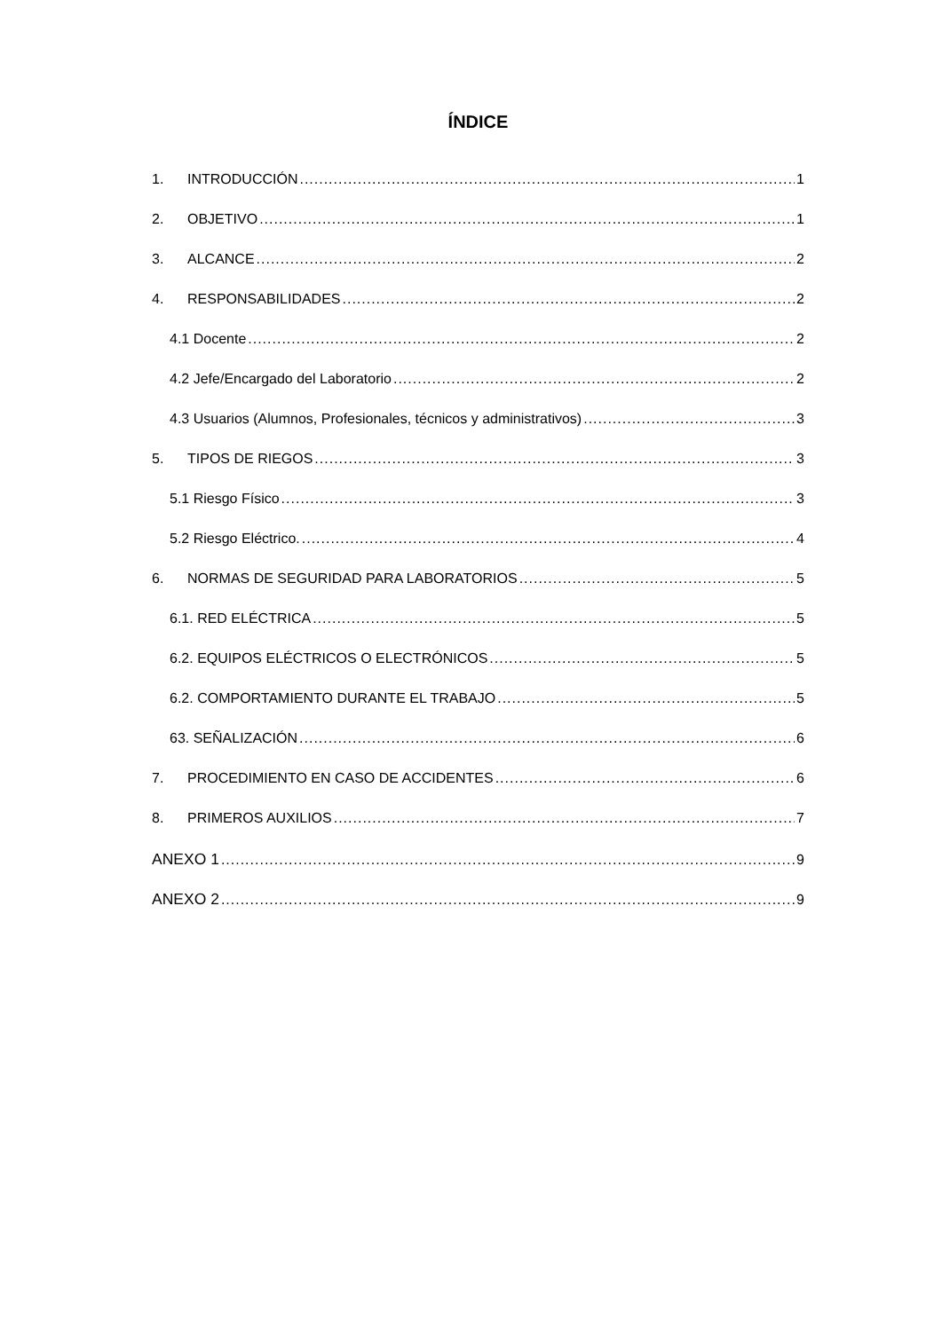ÍNDICE
1. INTRODUCCIÓN 1
2. OBJETIVO 1
3. ALCANCE 2
4. RESPONSABILIDADES 2
4.1 Docente 2
4.2 Jefe/Encargado del Laboratorio 2
4.3 Usuarios (Alumnos, Profesionales, técnicos y administrativos) 3
5. TIPOS DE RIEGOS 3
5.1 Riesgo Físico 3
5.2 Riesgo Eléctrico. 4
6. NORMAS DE SEGURIDAD PARA LABORATORIOS 5
6.1. RED ELÉCTRICA 5
6.2. EQUIPOS ELÉCTRICOS O ELECTRÓNICOS 5
6.2. COMPORTAMIENTO DURANTE EL TRABAJO 5
63. SEÑALIZACIÓN 6
7. PROCEDIMIENTO EN CASO DE ACCIDENTES 6
8. PRIMEROS AUXILIOS 7
ANEXO 1 9
ANEXO 2 9